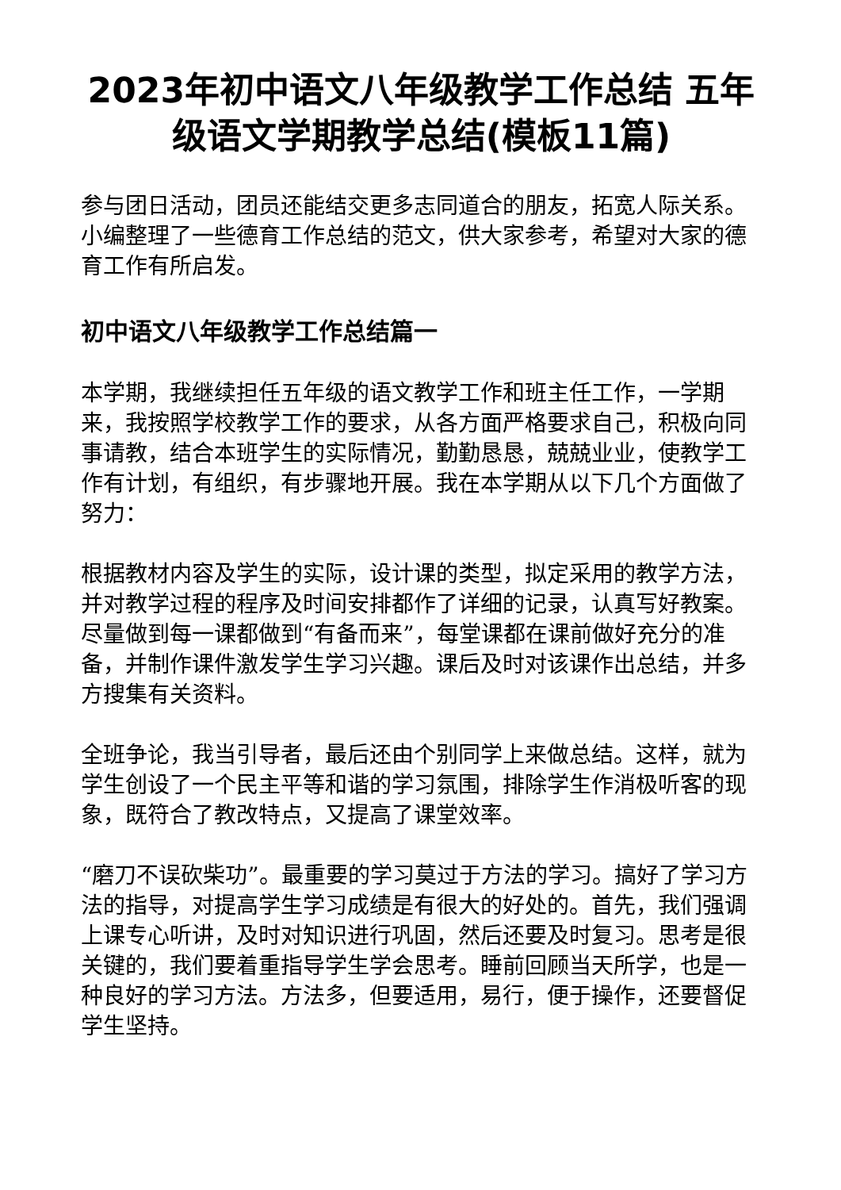2023年初中语文八年级教学工作总结 五年级语文学期教学总结(模板11篇)
参与团日活动，团员还能结交更多志同道合的朋友，拓宽人际关系。小编整理了一些德育工作总结的范文，供大家参考，希望对大家的德育工作有所启发。
初中语文八年级教学工作总结篇一
本学期，我继续担任五年级的语文教学工作和班主任工作，一学期来，我按照学校教学工作的要求，从各方面严格要求自己，积极向同事请教，结合本班学生的实际情况，勤勤恳恳，兢兢业业，使教学工作有计划，有组织，有步骤地开展。我在本学期从以下几个方面做了努力：
根据教材内容及学生的实际，设计课的类型，拟定采用的教学方法，并对教学过程的程序及时间安排都作了详细的记录，认真写好教案。尽量做到每一课都做到“有备而来”，每堂课都在课前做好充分的准备，并制作课件激发学生学习兴趣。课后及时对该课作出总结，并多方搜集有关资料。
全班争论，我当引导者，最后还由个别同学上来做总结。这样，就为学生创设了一个民主平等和谐的学习氛围，排除学生作消极听客的现象，既符合了教改特点，又提高了课堂效率。
“磨刀不误砍柴功”。最重要的学习莫过于方法的学习。搞好了学习方法的指导，对提高学生学习成绩是有很大的好处的。首先，我们强调上课专心听讲，及时对知识进行巩固，然后还要及时复习。思考是很关键的，我们要着重指导学生学会思考。睡前回顾当天所学，也是一种良好的学习方法。方法多，但要适用，易行，便于操作，还要督促学生坚持。